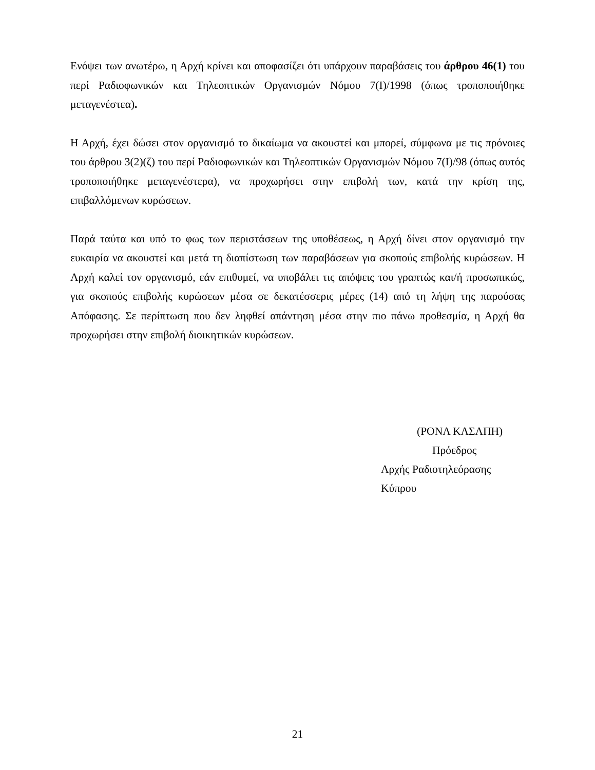Ενόψει των ανωτέρω, η Αρχή κρίνει και αποφασίζει ότι υπάρχουν παραβάσεις του άρθρου 46(1) του περί Ραδιοφωνικών και Τηλεοπτικών Οργανισμών Νόμου 7(Ι)/1998 (όπως τροποποιήθηκε μεταγενέστεα).
Η Αρχή, έχει δώσει στον οργανισμό το δικαίωμα να ακουστεί και μπορεί, σύμφωνα με τις πρόνοιες του άρθρου 3(2)(ζ) του περί Ραδιοφωνικών και Τηλεοπτικών Οργανισμών Νόμου 7(Ι)/98 (όπως αυτός τροποποιήθηκε μεταγενέστερα), να προχωρήσει στην επιβολή των, κατά την κρίση της, επιβαλλόμενων κυρώσεων.
Παρά ταύτα και υπό το φως των περιστάσεων της υποθέσεως, η Αρχή δίνει στον οργανισμό την ευκαιρία να ακουστεί και μετά τη διαπίστωση των παραβάσεων για σκοπούς επιβολής κυρώσεων. Η Αρχή καλεί τον οργανισμό, εάν επιθυμεί, να υποβάλει τις απόψεις του γραπτώς και/ή προσωπικώς, για σκοπούς επιβολής κυρώσεων μέσα σε δεκατέσσερις μέρες (14) από τη λήψη της παρούσας Απόφασης. Σε περίπτωση που δεν ληφθεί απάντηση μέσα στην πιο πάνω προθεσμία, η Αρχή θα προχωρήσει στην επιβολή διοικητικών κυρώσεων.
(ΡΟΝΑ ΚΑΣΑΠΗ)
Πρόεδρος
Αρχής Ραδιοτηλεόρασης Κύπρου
21